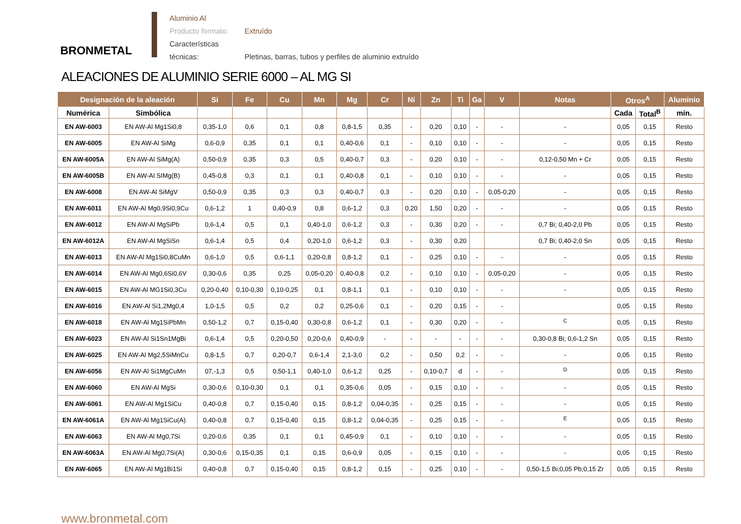BRONMETAL
Aluminio Al
Producto formato: Extruído
Características técnicas: Pletinas, barras, tubos y perfiles de aluminio extruído
ALEACIONES DE ALUMINIO SERIE 6000 – AL MG SI
| Designación de la aleación | | Si | Fe | Cu | Mn | Mg | Cr | Ni | Zn | Ti | Ga | V | Notas | Otros<sup>A</sup> | | Aluminio |
| --- | --- | --- | --- | --- | --- | --- | --- | --- | --- | --- | --- | --- | --- | --- | --- | --- |
| Numérica | Simbólica | | | | | | | | | | | | | Cada | Total<sup>B</sup> | mín. |
| EN AW-6003 | EN AW-Al Mg1Si0,8 | 0,35-1,0 | 0,6 | 0,1 | 0,8 | 0,8-1,5 | 0,35 | - | 0,20 | 0,10 | - | - | - | 0,05 | 0,15 | Resto |
| EN AW-6005 | EN AW-Al SiMg | 0,6-0,9 | 0,35 | 0,1 | 0,1 | 0,40-0,6 | 0,1 | - | 0,10 | 0,10 | - | - | - | 0,05 | 0,15 | Resto |
| EN AW-6005A | EN AW-Al SiMg(A) | 0,50-0,9 | 0,35 | 0,3 | 0,5 | 0,40-0,7 | 0,3 | - | 0,20 | 0,10 | - | - | 0,12-0,50 Mn + Cr | 0,05 | 0,15 | Resto |
| EN AW-6005B | EN AW-Al SIMg(B) | 0,45-0,8 | 0,3 | 0,1 | 0,1 | 0,40-0,8 | 0,1 | - | 0,10 | 0,10 | - | - | - | 0,05 | 0,15 | Resto |
| EN AW-6008 | EN AW-Al SiMgV | 0,50-0,9 | 0,35 | 0,3 | 0,3 | 0,40-0,7 | 0,3 | - | 0,20 | 0,10 | - | 0,05-0,20 | - | 0,05 | 0,15 | Resto |
| EN AW-6011 | EN AW-Al Mg0,9Si0,9Cu | 0,6-1,2 | 1 | 0,40-0,9 | 0,8 | 0,6-1,2 | 0,3 | 0,20 | 1,50 | 0,20 | - | - | - | 0,05 | 0,15 | Resto |
| EN AW-6012 | EN AW-Al MgSiPb | 0,6-1,4 | 0,5 | 0,1 | 0,40-1,0 | 0,6-1,2 | 0,3 | - | 0,30 | 0,20 | - | - | 0,7 Bi; 0,40-2,0 Pb | 0,05 | 0,15 | Resto |
| EN AW-6012A | EN AW-Al MgSiSn | 0,6-1,4 | 0,5 | 0,4 | 0,20-1,0 | 0,6-1,2 | 0,3 | - | 0,30 | 0,20 | | | 0,7 Bi; 0,40-2,0 Sn | 0,05 | 0,15 | Resto |
| EN AW-6013 | EN AW-Al Mg1Si0,8CuMn | 0,6-1,0 | 0,5 | 0,6-1,1 | 0,20-0,8 | 0,8-1,2 | 0,1 | - | 0,25 | 0,10 | - | - | - | 0,05 | 0,15 | Resto |
| EN AW-6014 | EN AW-Al Mg0,6Si0,6V | 0,30-0,6 | 0,35 | 0,25 | 0,05-0,20 | 0,40-0,8 | 0,2 | - | 0,10 | 0,10 | - | 0,05-0,20 | - | 0,05 | 0,15 | Resto |
| EN AW-6015 | EN AW-Al MG1Si0,3Cu | 0,20-0,40 | 0,10-0,30 | 0,10-0,25 | 0,1 | 0,8-1,1 | 0,1 | - | 0,10 | 0,10 | - | - | - | 0,05 | 0,15 | Resto |
| EN AW-6016 | EN AW-Al Si1,2Mg0,4 | 1,0-1,5 | 0,5 | 0,2 | 0,2 | 0,25-0,6 | 0,1 | - | 0,20 | 0,15 | - | - | | 0,05 | 0,15 | Resto |
| EN AW-6018 | EN AW-Al Mg1SiPbMn | 0,50-1,2 | 0,7 | 0,15-0,40 | 0,30-0,8 | 0,6-1,2 | 0,1 | - | 0,30 | 0,20 | - | - | <sup>C</sup> | 0,05 | 0,15 | Resto |
| EN AW-6023 | EN AW-Al Si1Sn1MgBi | 0,6-1,4 | 0,5 | 0,20-0,50 | 0,20-0,6 | 0,40-0,9 | - | - | - | - | - | - | 0,30-0,8 Bi; 0,6-1,2 Sn | 0,05 | 0,15 | Resto |
| EN AW-6025 | EN AW-Al Mg2,5SiMnCu | 0,8-1,5 | 0,7 | 0,20-0,7 | 0,6-1,4 | 2,1-3,0 | 0,2 | - | 0,50 | 0,2 | - | - | - | 0,05 | 0,15 | Resto |
| EN AW-6056 | EN AW-Al Si1MgCuMn | 07,-1,3 | 0,5 | 0,50-1,1 | 0,40-1,0 | 0,6-1,2 | 0,25 | - | 0,10-0,7 | d | - | - | <sup>D</sup> | 0,05 | 0,15 | Resto |
| EN AW-6060 | EN AW-Al MgSi | 0,30-0,6 | 0,10-0,30 | 0,1 | 0,1 | 0,35-0,6 | 0,05 | - | 0,15 | 0,10 | - | - | - | 0,05 | 0,15 | Resto |
| EN AW-6061 | EN AW-Al Mg1SiCu | 0,40-0,8 | 0,7 | 0,15-0,40 | 0,15 | 0,8-1,2 | 0,04-0,35 | - | 0,25 | 0,15 | - | - | - | 0,05 | 0,15 | Resto |
| EN AW-6061A | EN AW-Al Mg1SiCu(A) | 0,40-0,8 | 0,7 | 0,15-0,40 | 0,15 | 0,8-1,2 | 0,04-0,35 | - | 0,25 | 0,15 | - | - | <sup>E</sup> | 0,05 | 0,15 | Resto |
| EN AW-6063 | EN AW-Al Mg0,7Si | 0,20-0,6 | 0,35 | 0,1 | 0,1 | 0,45-0,9 | 0,1 | - | 0,10 | 0,10 | - | - | - | 0,05 | 0,15 | Resto |
| EN AW-6063A | EN AW-Al Mg0,7Si(A) | 0,30-0,6 | 0,15-0,35 | 0,1 | 0,15 | 0,6-0,9 | 0,05 | - | 0,15 | 0,10 | - | - | - | 0,05 | 0,15 | Resto |
| EN AW-6065 | EN AW-Al Mg1Bi1Si | 0,40-0,8 | 0,7 | 0,15-0,40 | 0,15 | 0,8-1,2 | 0,15 | - | 0,25 | 0,10 | - | - | 0,50-1,5 Bi;0,05 Pb;0,15 Zr | 0,05 | 0,15 | Resto |
www.bronmetal.com